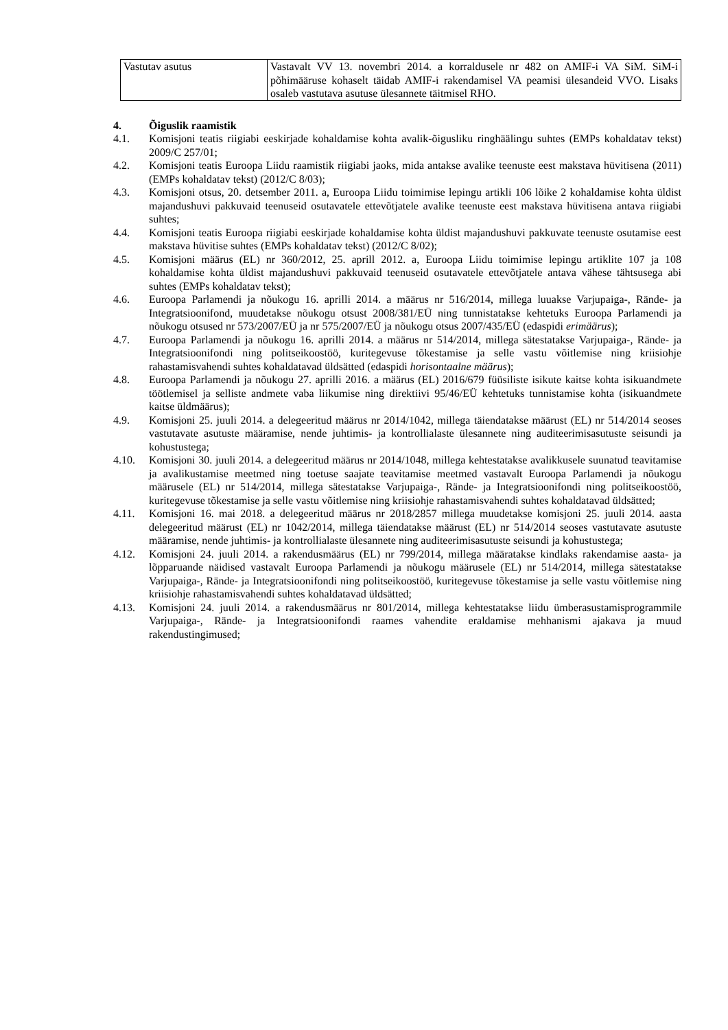| Vastutav asutus | Vastavalt VV 13. novembri 2014. a korraldusele nr 482 on AMIF-i VA SiM. SiM-i põhimääruse kohaselt täidab AMIF-i rakendamisel VA peamisi ülesandeid VVO. Lisaks osaleb vastutava asutuse ülesannete täitmisel RHO. |
4. Õiguslik raamistik
4.1. Komisjoni teatis riigiabi eeskirjade kohaldamise kohta avalik-õigusliku ringhäälingu suhtes (EMPs kohaldatav tekst) 2009/C 257/01;
4.2. Komisjoni teatis Euroopa Liidu raamistik riigiabi jaoks, mida antakse avalike teenuste eest makstava hüvitisena (2011) (EMPs kohaldatav tekst) (2012/C 8/03);
4.3. Komisjoni otsus, 20. detsember 2011. a, Euroopa Liidu toimimise lepingu artikli 106 lõike 2 kohaldamise kohta üldist majandushuvi pakkuvaid teenuseid osutavatele ettevõtjatele avalike teenuste eest makstava hüvitisena antava riigiabi suhtes;
4.4. Komisjoni teatis Euroopa riigiabi eeskirjade kohaldamise kohta üldist majandushuvi pakkuvate teenuste osutamise eest makstava hüvitise suhtes (EMPs kohaldatav tekst) (2012/C 8/02);
4.5. Komisjoni määrus (EL) nr 360/2012, 25. aprill 2012. a, Euroopa Liidu toimimise lepingu artiklite 107 ja 108 kohaldamise kohta üldist majandushuvi pakkuvaid teenuseid osutavatele ettevõtjatele antava vähese tähtsusega abi suhtes (EMPs kohaldatav tekst);
4.6. Euroopa Parlamendi ja nõukogu 16. aprilli 2014. a määrus nr 516/2014, millega luuakse Varjupaiga-, Rände- ja Integratsioonifond, muudetakse nõukogu otsust 2008/381/EÜ ning tunnistatakse kehtetuks Euroopa Parlamendi ja nõukogu otsused nr 573/2007/EÜ ja nr 575/2007/EÜ ja nõukogu otsus 2007/435/EÜ (edaspidi erimäärus);
4.7. Euroopa Parlamendi ja nõukogu 16. aprilli 2014. a määrus nr 514/2014, millega sätestatakse Varjupaiga-, Rände- ja Integratsioonifondi ning politseikoostöö, kuritegevuse tõkestamise ja selle vastu võitlemise ning kriisiohje rahastamisvahendi suhtes kohaldatavad üldsätted (edaspidi horisontaalne määrus);
4.8. Euroopa Parlamendi ja nõukogu 27. aprilli 2016. a määrus (EL) 2016/679 füüsiliste isikute kaitse kohta isikuandmete töötlemisel ja selliste andmete vaba liikumise ning direktiivi 95/46/EÜ kehtetuks tunnistamise kohta (isikuandmete kaitse üldmäärus);
4.9. Komisjoni 25. juuli 2014. a delegeeritud määrus nr 2014/1042, millega täiendatakse määrust (EL) nr 514/2014 seoses vastutavate asutuste määramise, nende juhtimis- ja kontrollialaste ülesannete ning auditeerimisasutuste seisundi ja kohustustega;
4.10. Komisjoni 30. juuli 2014. a delegeeritud määrus nr 2014/1048, millega kehtestatakse avalikkusele suunatud teavitamise ja avalikustamise meetmed ning toetuse saajate teavitamise meetmed vastavalt Euroopa Parlamendi ja nõukogu määrusele (EL) nr 514/2014, millega sätestatakse Varjupaiga-, Rände- ja Integratsioonifondi ning politseikoostöö, kuritegevuse tõkestamise ja selle vastu võitlemise ning kriisiohje rahastamisvahendi suhtes kohaldatavad üldsätted;
4.11. Komisjoni 16. mai 2018. a delegeeritud määrus nr 2018/2857 millega muudetakse komisjoni 25. juuli 2014. aasta delegeeritud määrust (EL) nr 1042/2014, millega täiendatakse määrust (EL) nr 514/2014 seoses vastutavate asutuste määramise, nende juhtimis- ja kontrollialaste ülesannete ning auditeerimisasutuste seisundi ja kohustustega;
4.12. Komisjoni 24. juuli 2014. a rakendusmäärus (EL) nr 799/2014, millega määratakse kindlaks rakendamise aasta- ja lõpparuande näidised vastavalt Euroopa Parlamendi ja nõukogu määrusele (EL) nr 514/2014, millega sätestatakse Varjupaiga-, Rände- ja Integratsioonifondi ning politseikoostöö, kuritegevuse tõkestamise ja selle vastu võitlemise ning kriisiohje rahastamisvahendi suhtes kohaldatavad üldsätted;
4.13. Komisjoni 24. juuli 2014. a rakendusmäärus nr 801/2014, millega kehtestatakse liidu ümberasustamisprogrammile Varjupaiga-, Rände- ja Integratsioonifondi raames vahendite eraldamise mehhanismi ajakava ja muud rakendustingimused;